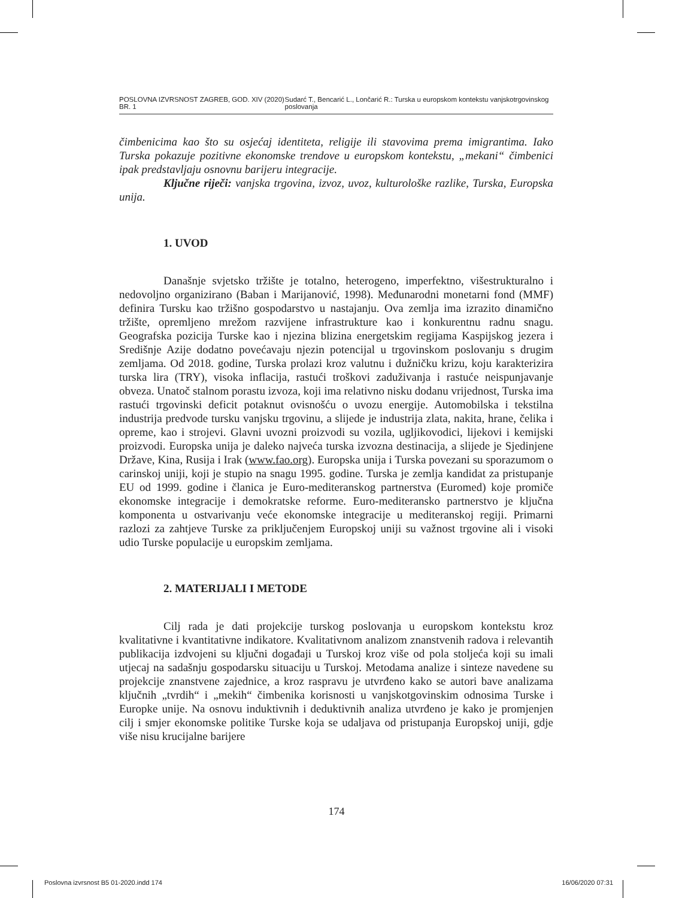POSLOVNA IZVRSNOST ZAGREB, GOD. XIV (2020) BR. 1 Sudarć T., Bencarić L., Lončarić R.: Turska u europskom kontekstu vanjskotrgovinskog poslovanja
čimbenicima kao što su osjećaj identiteta, religije ili stavovima prema imigrantima. Iako Turska pokazuje pozitivne ekonomske trendove u europskom kontekstu, „mekani“ čimbenici ipak predstavljaju osnovnu barijeru integracije.
Ključne riječi: vanjska trgovina, izvoz, uvoz, kulturološke razlike, Turska, Europska unija.
1. UVOD
Današnje svjetsko tržište je totalno, heterogeno, imperfektno, višestrukturalno i nedovoljno organizirano (Baban i Marijanović, 1998). Međunarodni monetarni fond (MMF) definira Tursku kao tržišno gospodarstvo u nastajanju. Ova zemlja ima izrazito dinamično tržište, opremljeno mrežom razvijene infrastrukture kao i konkurentnu radnu snagu. Geografska pozicija Turske kao i njezina blizina energetskim regijama Kaspijskog jezera i Središnje Azije dodatno povećavaju njezin potencijal u trgovinskom poslovanju s drugim zemljama. Od 2018. godine, Turska prolazi kroz valutnu i dužničku krizu, koju karakterizira turska lira (TRY), visoka inflacija, rastući troškovi zaduživanja i rastuće neispunjavanje obveza. Unatoč stalnom porastu izvoza, koji ima relativno nisku dodanu vrijednost, Turska ima rastući trgovinski deficit potaknut ovisnošću o uvozu energije. Automobilska i tekstilna industrija predvode tursku vanjsku trgovinu, a slijede je industrija zlata, nakita, hrane, čelika i opreme, kao i strojevi. Glavni uvozni proizvodi su vozila, ugljikovodici, lijekovi i kemijski proizvodi. Europska unija je daleko najveća turska izvozna destinacija, a slijede je Sjedinjene Države, Kina, Rusija i Irak (www.fao.org). Europska unija i Turska povezani su sporazumom o carinskoj uniji, koji je stupio na snagu 1995. godine. Turska je zemlja kandidat za pristupanje EU od 1999. godine i članica je Euro-mediteranskog partnerstva (Euromed) koje promiče ekonomske integracije i demokratske reforme. Euro-mediteransko partnerstvo je ključna komponenta u ostvarivanju veće ekonomske integracije u mediteranskoj regiji. Primarni razlozi za zahtjeve Turske za priključenjem Europskoj uniji su važnost trgovine ali i visoki udio Turske populacije u europskim zemljama.
2. MATERIJALI I METODE
Cilj rada je dati projekcije turskog poslovanja u europskom kontekstu kroz kvalitativne i kvantitativne indikatore. Kvalitativnom analizom znanstvenih radova i relevantih publikacija izdvojeni su ključni događaji u Turskoj kroz više od pola stoljeća koji su imali utjecaj na sadašnju gospodarsku situaciju u Turskoj. Metodama analize i sinteze navedene su projekcije znanstvene zajednice, a kroz raspravu je utvrđeno kako se autori bave analizama ključnih „tvrdih“ i „mekih“ čimbenika korisnosti u vanjskotgovinskim odnosima Turske i Europke unije. Na osnovu induktivnih i deduktivnih analiza utvrđeno je kako je promjenjen cilj i smjer ekonomske politike Turske koja se udaljava od pristupanja Europskoj uniji, gdje više nisu krucijalne barijere
174
Poslovna izvrsnost B5 01-2020.indd 174 16/06/2020 07:31